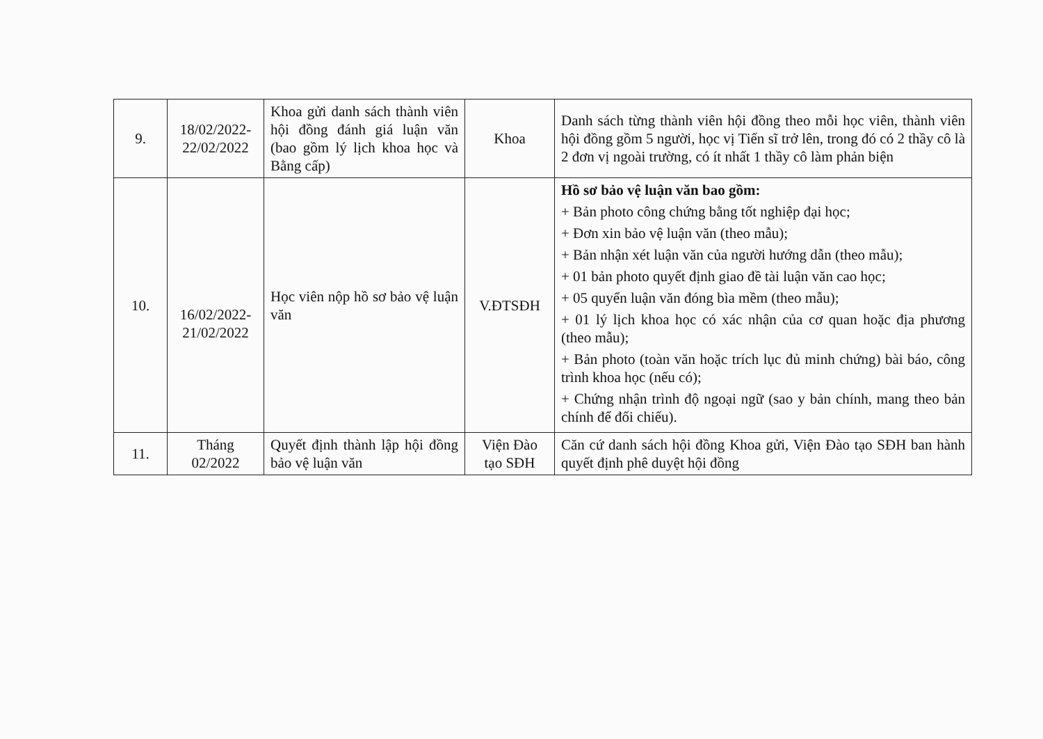| 9. | 18/02/2022- 22/02/2022 | Khoa gửi danh sách thành viên hội đồng đánh giá luận văn (bao gồm lý lịch khoa học và Bằng cấp) | Khoa | Danh sách từng thành viên hội đồng theo mỗi học viên, thành viên hội đồng gồm 5 người, học vị Tiến sĩ trở lên, trong đó có 2 thầy cô là 2 đơn vị ngoài trường, có ít nhất 1 thầy cô làm phản biện |
| 10. | 16/02/2022- 21/02/2022 | Học viên nộp hồ sơ bảo vệ luận văn | V.ĐTSĐH | Hồ sơ bảo vệ luận văn bao gồm: + Bản photo công chứng bằng tốt nghiệp đại học; + Đơn xin bảo vệ luận văn (theo mẫu); + Bản nhận xét luận văn của người hướng dẫn (theo mẫu); + 01 bản photo quyết định giao đề tài luận văn cao học; + 05 quyển luận văn đóng bìa mềm (theo mẫu); + 01 lý lịch khoa học có xác nhận của cơ quan hoặc địa phương (theo mẫu); + Bản photo (toàn văn hoặc trích lục đủ minh chứng) bài báo, công trình khoa học (nếu có); + Chứng nhận trình độ ngoại ngữ (sao y bản chính, mang theo bản chính để đối chiếu). |
| 11. | Tháng 02/2022 | Quyết định thành lập hội đồng bảo vệ luận văn | Viện Đào tạo SĐH | Căn cứ danh sách hội đồng Khoa gửi, Viện Đào tạo SĐH ban hành quyết định phê duyệt hội đồng |